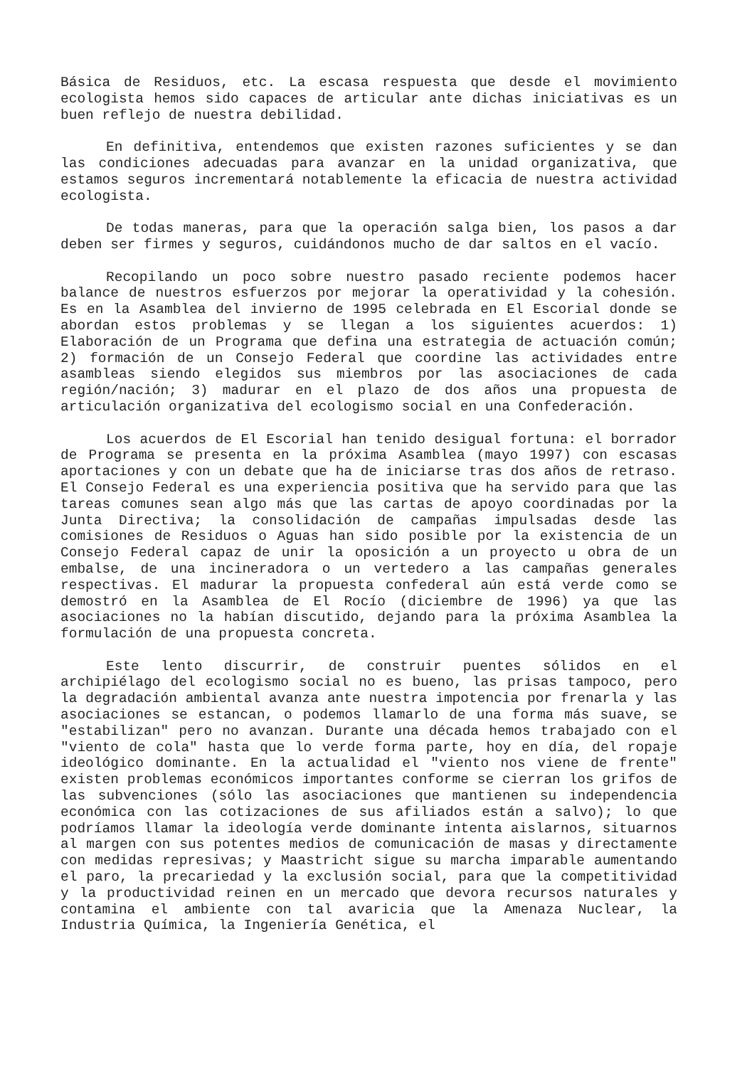Básica de Residuos, etc. La escasa respuesta que desde el movimiento ecologista hemos sido capaces de articular ante dichas iniciativas es un buen reflejo de nuestra debilidad.
En definitiva, entendemos que existen razones suficientes y se dan las condiciones adecuadas para avanzar en la unidad organizativa, que estamos seguros incrementará notablemente la eficacia de nuestra actividad ecologista.
De todas maneras, para que la operación salga bien, los pasos a dar deben ser firmes y seguros, cuidándonos mucho de dar saltos en el vacío.
Recopilando un poco sobre nuestro pasado reciente podemos hacer balance de nuestros esfuerzos por mejorar la operatividad y la cohesión. Es en la Asamblea del invierno de 1995 celebrada en El Escorial donde se abordan estos problemas y se llegan a los siguientes acuerdos: 1) Elaboración de un Programa que defina una estrategia de actuación común; 2) formación de un Consejo Federal que coordine las actividades entre asambleas siendo elegidos sus miembros por las asociaciones de cada región/nación; 3) madurar en el plazo de dos años una propuesta de articulación organizativa del ecologismo social en una Confederación.
Los acuerdos de El Escorial han tenido desigual fortuna: el borrador de Programa se presenta en la próxima Asamblea (mayo 1997) con escasas aportaciones y con un debate que ha de iniciarse tras dos años de retraso. El Consejo Federal es una experiencia positiva que ha servido para que las tareas comunes sean algo más que las cartas de apoyo coordinadas por la Junta Directiva; la consolidación de campañas impulsadas desde las comisiones de Residuos o Aguas han sido posible por la existencia de un Consejo Federal capaz de unir la oposición a un proyecto u obra de un embalse, de una incineradora o un vertedero a las campañas generales respectivas. El madurar la propuesta confederal aún está verde como se demostró en la Asamblea de El Rocío (diciembre de 1996) ya que las asociaciones no la habían discutido, dejando para la próxima Asamblea la formulación de una propuesta concreta.
Este lento discurrir, de construir puentes sólidos en el archipiélago del ecologismo social no es bueno, las prisas tampoco, pero la degradación ambiental avanza ante nuestra impotencia por frenarla y las asociaciones se estancan, o podemos llamarlo de una forma más suave, se "estabilizan" pero no avanzan. Durante una década hemos trabajado con el "viento de cola" hasta que lo verde forma parte, hoy en día, del ropaje ideológico dominante. En la actualidad el "viento nos viene de frente" existen problemas económicos importantes conforme se cierran los grifos de las subvenciones (sólo las asociaciones que mantienen su independencia económica con las cotizaciones de sus afiliados están a salvo); lo que podríamos llamar la ideología verde dominante intenta aislarnos, situarnos al margen con sus potentes medios de comunicación de masas y directamente con medidas represivas; y Maastricht sigue su marcha imparable aumentando el paro, la precariedad y la exclusión social, para que la competitividad y la productividad reinen en un mercado que devora recursos naturales y contamina el ambiente con tal avaricia que la Amenaza Nuclear, la Industria Química, la Ingeniería Genética, el